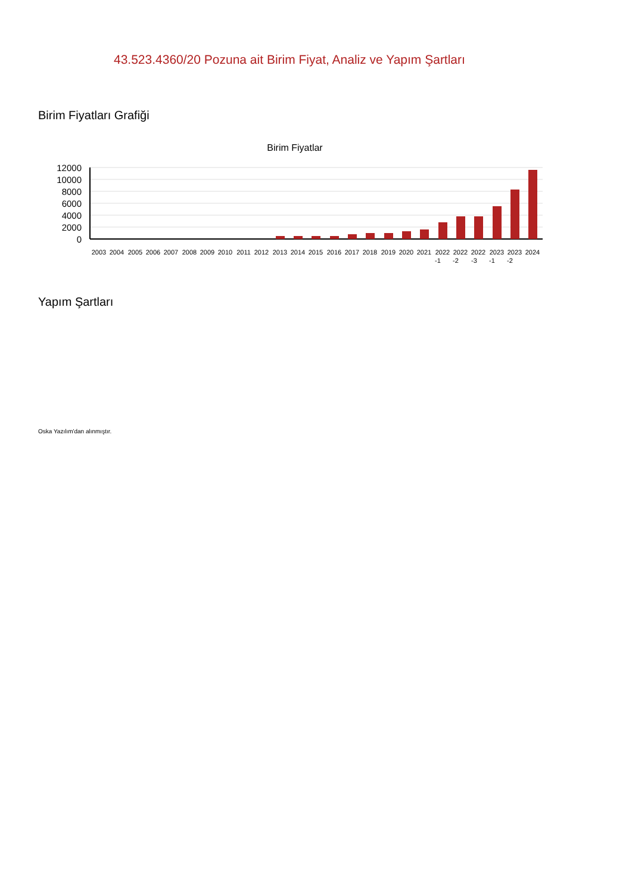43.523.4360/20 Pozuna ait Birim Fiyat, Analiz ve Yapım Şartları
Birim Fiyatları Grafiği
Birim Fiyatlar
12000
10000
8000
6000
4000
2000
0
2003
2004
2005
2006
2007
2008
2009
2010
2011
2012
2013
2014
2015
2016
2017
2018
2019
2020
2021
2022
2022
2022
2023
2023
2024
-1
-2
-3
-1
-2
Yapım Şartları
Oska Yazılım'dan alınmıştır.